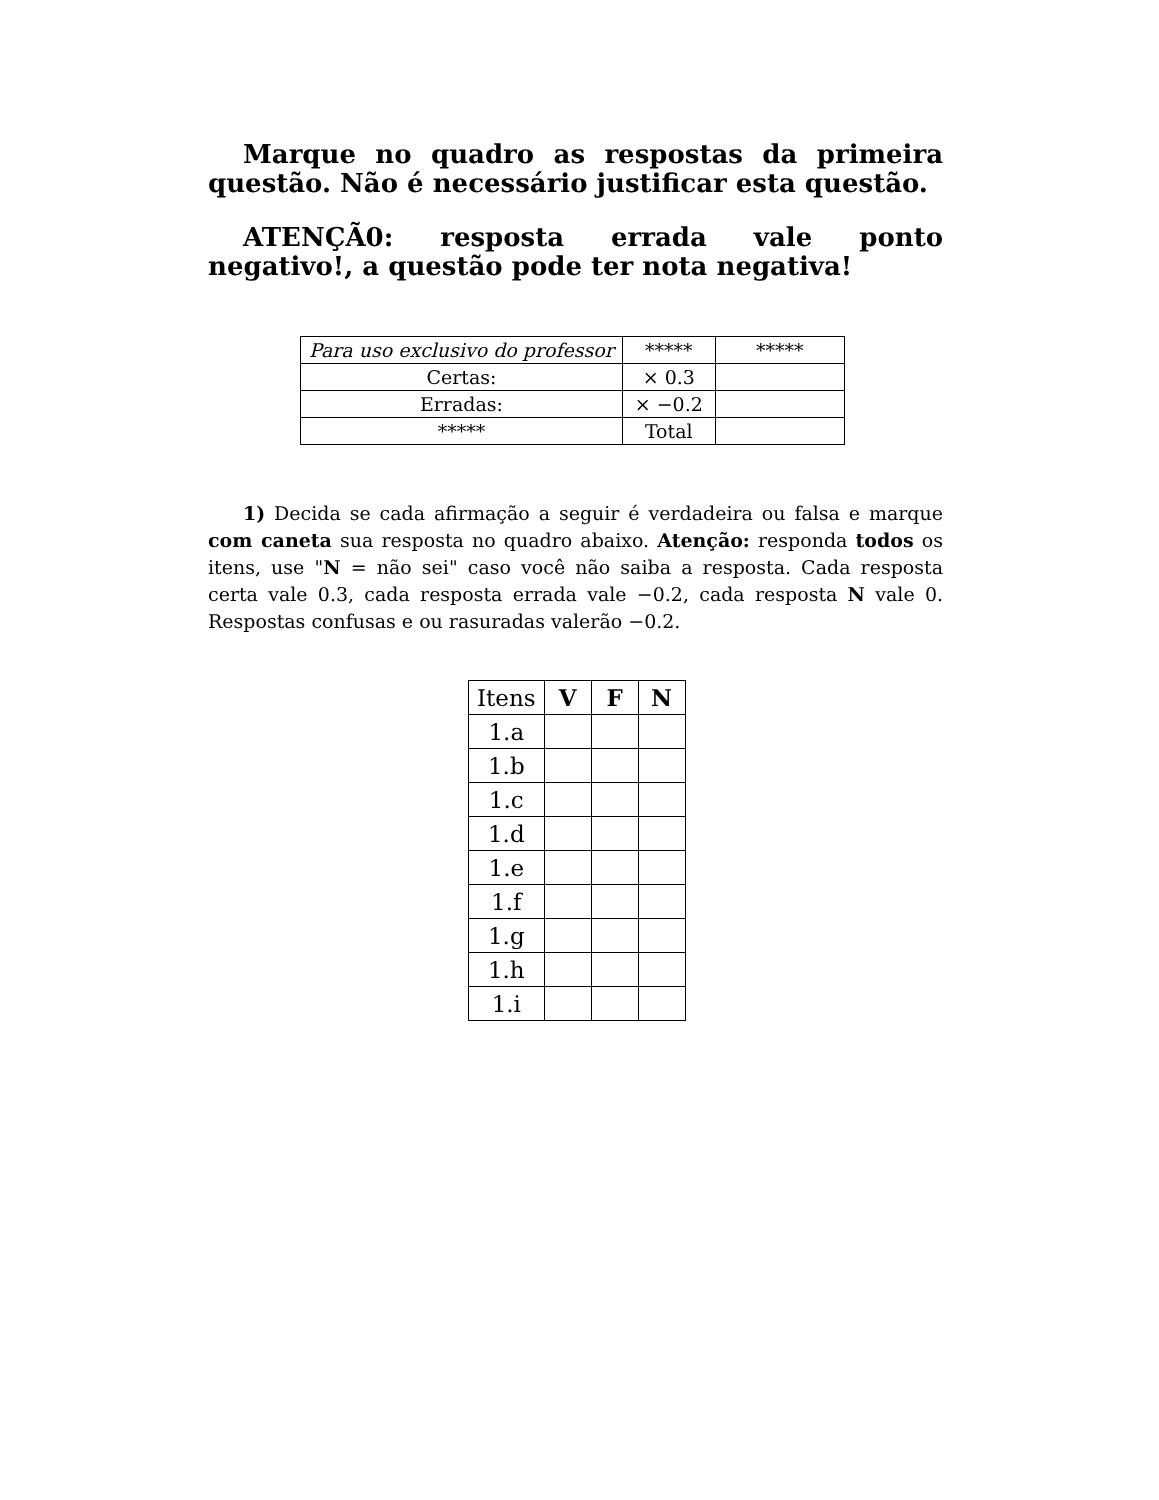Marque no quadro as respostas da primeira questão. Não é necessário justificar esta questão.
ATENÇÃ0: resposta errada vale ponto negativo!, a questão pode ter nota negativa!
| Para uso exclusivo do professor | ***** | ***** |
| Certas: | × 0.3 | |
| Erradas: | × −0.2 | |
| ***** | Total | |
1) Decida se cada afirmação a seguir é verdadeira ou falsa e marque com caneta sua resposta no quadro abaixo. Atenção: responda todos os itens, use "N = não sei" caso você não saiba a resposta. Cada resposta certa vale 0.3, cada resposta errada vale −0.2, cada resposta N vale 0. Respostas confusas e ou rasuradas valerão −0.2.
| Itens | V | F | N |
| --- | --- | --- | --- |
| 1.a | | | |
| 1.b | | | |
| 1.c | | | |
| 1.d | | | |
| 1.e | | | |
| 1.f | | | |
| 1.g | | | |
| 1.h | | | |
| 1.i | | | |